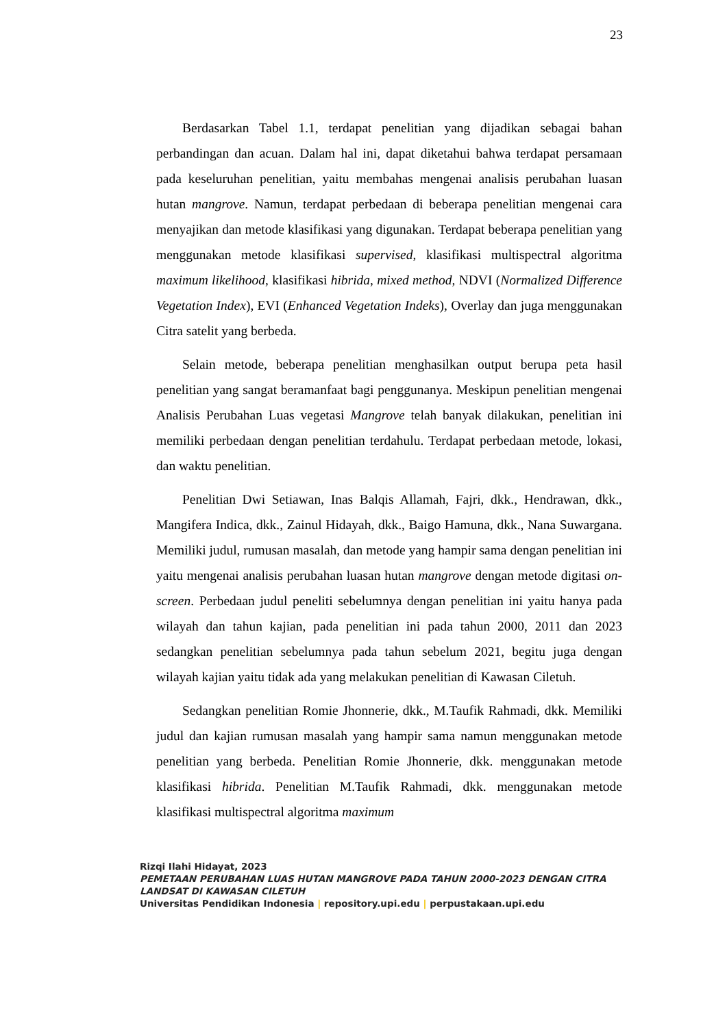23
Berdasarkan Tabel 1.1, terdapat penelitian yang dijadikan sebagai bahan perbandingan dan acuan. Dalam hal ini, dapat diketahui bahwa terdapat persamaan pada keseluruhan penelitian, yaitu membahas mengenai analisis perubahan luasan hutan mangrove. Namun, terdapat perbedaan di beberapa penelitian mengenai cara menyajikan dan metode klasifikasi yang digunakan. Terdapat beberapa penelitian yang menggunakan metode klasifikasi supervised, klasifikasi multispectral algoritma maximum likelihood, klasifikasi hibrida, mixed method, NDVI (Normalized Difference Vegetation Index), EVI (Enhanced Vegetation Indeks), Overlay dan juga menggunakan Citra satelit yang berbeda.
Selain metode, beberapa penelitian menghasilkan output berupa peta hasil penelitian yang sangat beramanfaat bagi penggunanya. Meskipun penelitian mengenai Analisis Perubahan Luas vegetasi Mangrove telah banyak dilakukan, penelitian ini memiliki perbedaan dengan penelitian terdahulu. Terdapat perbedaan metode, lokasi, dan waktu penelitian.
Penelitian Dwi Setiawan, Inas Balqis Allamah, Fajri, dkk., Hendrawan, dkk., Mangifera Indica, dkk., Zainul Hidayah, dkk., Baigo Hamuna, dkk., Nana Suwargana. Memiliki judul, rumusan masalah, dan metode yang hampir sama dengan penelitian ini yaitu mengenai analisis perubahan luasan hutan mangrove dengan metode digitasi on-screen. Perbedaan judul peneliti sebelumnya dengan penelitian ini yaitu hanya pada wilayah dan tahun kajian, pada penelitian ini pada tahun 2000, 2011 dan 2023 sedangkan penelitian sebelumnya pada tahun sebelum 2021, begitu juga dengan wilayah kajian yaitu tidak ada yang melakukan penelitian di Kawasan Ciletuh.
Sedangkan penelitian Romie Jhonnerie, dkk., M.Taufik Rahmadi, dkk. Memiliki judul dan kajian rumusan masalah yang hampir sama namun menggunakan metode penelitian yang berbeda. Penelitian Romie Jhonnerie, dkk. menggunakan metode klasifikasi hibrida. Penelitian M.Taufik Rahmadi, dkk. menggunakan metode klasifikasi multispectral algoritma maximum
Rizqi Ilahi Hidayat, 2023
PEMETAAN PERUBAHAN LUAS HUTAN MANGROVE PADA TAHUN 2000-2023 DENGAN CITRA
LANDSAT DI KAWASAN CILETUH
Universitas Pendidikan Indonesia | repository.upi.edu | perpustakaan.upi.edu